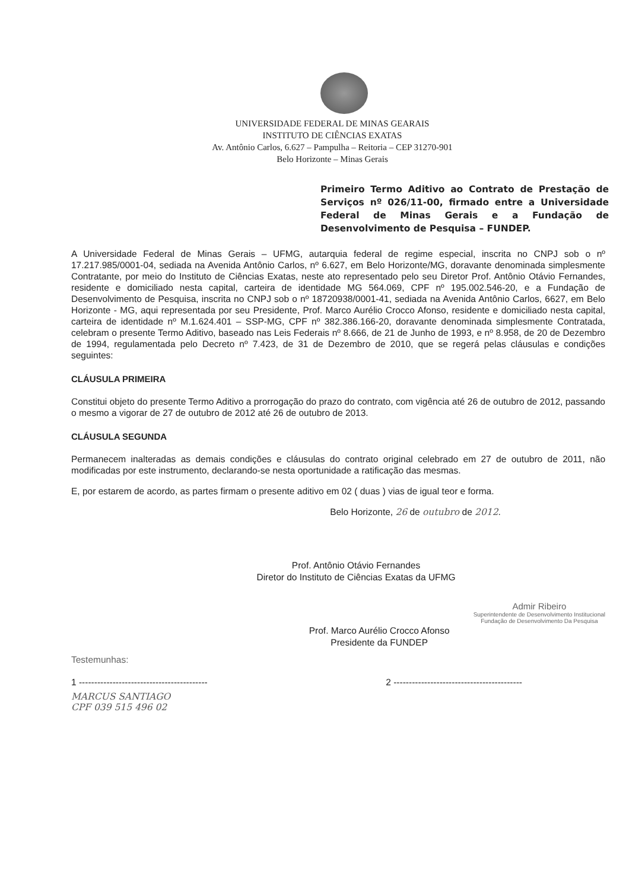UNIVERSIDADE FEDERAL DE MINAS GEARAIS
INSTITUTO DE CIÊNCIAS EXATAS
Av. Antônio Carlos, 6.627 – Pampulha – Reitoria – CEP 31270-901
Belo Horizonte – Minas Gerais
Primeiro Termo Aditivo ao Contrato de Prestação de Serviços nº 026/11-00, firmado entre a Universidade Federal de Minas Gerais e a Fundação de Desenvolvimento de Pesquisa – FUNDEP.
A Universidade Federal de Minas Gerais – UFMG, autarquia federal de regime especial, inscrita no CNPJ sob o nº 17.217.985/0001-04, sediada na Avenida Antônio Carlos, nº 6.627, em Belo Horizonte/MG, doravante denominada simplesmente Contratante, por meio do Instituto de Ciências Exatas, neste ato representado pelo seu Diretor Prof. Antônio Otávio Fernandes, residente e domiciliado nesta capital, carteira de identidade MG 564.069, CPF nº 195.002.546-20, e a Fundação de Desenvolvimento de Pesquisa, inscrita no CNPJ sob o nº 18720938/0001-41, sediada na Avenida Antônio Carlos, 6627, em Belo Horizonte - MG, aqui representada por seu Presidente, Prof. Marco Aurélio Crocco Afonso, residente e domiciliado nesta capital, carteira de identidade nº M.1.624.401 – SSP-MG, CPF nº 382.386.166-20, doravante denominada simplesmente Contratada, celebram o presente Termo Aditivo, baseado nas Leis Federais nº 8.666, de 21 de Junho de 1993, e nº 8.958, de 20 de Dezembro de 1994, regulamentada pelo Decreto nº 7.423, de 31 de Dezembro de 2010, que se regerá pelas cláusulas e condições seguintes:
CLÁUSULA PRIMEIRA
Constitui objeto do presente Termo Aditivo a prorrogação do prazo do contrato, com vigência até 26 de outubro de 2012, passando o mesmo a vigorar de 27 de outubro de 2012 até 26 de outubro de 2013.
CLÁUSULA SEGUNDA
Permanecem inalteradas as demais condições e cláusulas do contrato original celebrado em 27 de outubro de 2011, não modificadas por este instrumento, declarando-se nesta oportunidade a ratificação das mesmas.
E, por estarem de acordo, as partes firmam o presente aditivo em 02 ( duas ) vias de igual teor e forma.
Belo Horizonte, 26 de outubro de 2012.
Prof. Antônio Otávio Fernandes
Diretor do Instituto de Ciências Exatas da UFMG
Prof. Marco Aurélio Crocco Afonso
Presidente da FUNDEP
Admir Ribeiro
Superintendente de Desenvolvimento Institucional
Fundação de Desenvolvimento Da Pesquisa
Testemunhas:
1 ------------------------------------------ 2 ------------------------------------------
MARCUS SANTIAGO
CPF 039 515 496 02